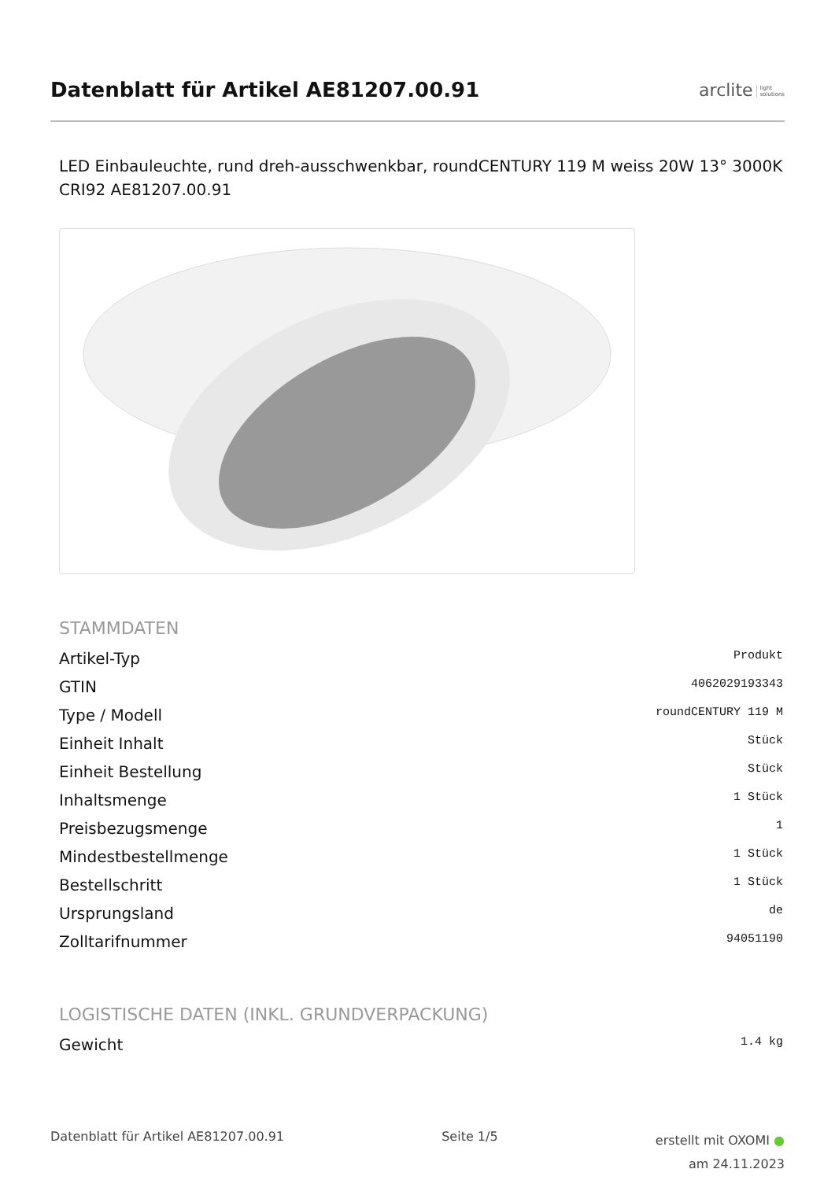Datenblatt für Artikel AE81207.00.91
arclite light
solutions
LED Einbauleuchte, rund dreh-ausschwenkbar, roundCENTURY 119 M weiss 20W 13° 3000K CRI92 AE81207.00.91
STAMMDATEN
| Artikel-Typ | Produkt |
| GTIN | 4062029193343 |
| Type / Modell | roundCENTURY 119 M |
| Einheit Inhalt | Stück |
| Einheit Bestellung | Stück |
| Inhaltsmenge | 1 Stück |
| Preisbezugsmenge | 1 |
| Mindestbestellmenge | 1 Stück |
| Bestellschritt | 1 Stück |
| Ursprungsland | de |
| Zolltarifnummer | 94051190 |
LOGISTISCHE DATEN (INKL. GRUNDVERPACKUNG)
| Gewicht | 1.4 kg |
Datenblatt für Artikel AE81207.00.91
Seite 1/5
erstellt mit OXOMI ●
am 24.11.2023